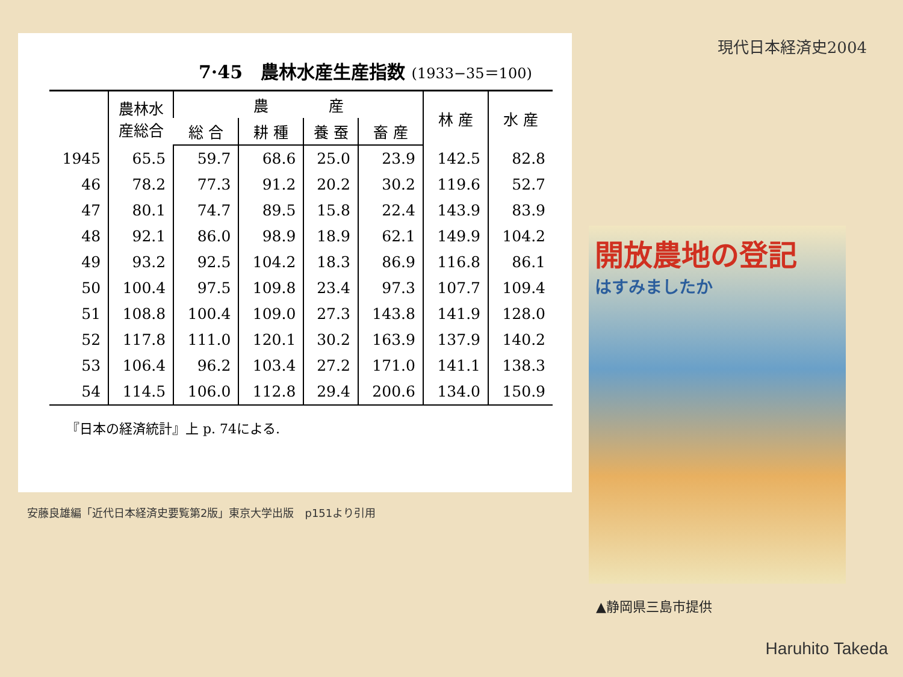現代日本経済史2004
7·45　農林水産生産指数 (1933−35＝100)
| | 農林水 産総合 | 農 産 | | | | 林 産 | 水 産 |
| --- | --- | --- | --- | --- | --- | --- | --- |
| | | 総 合 | 耕 種 | 養 蚕 | 畜 産 | | |
| 1945 | 65.5 | 59.7 | 68.6 | 25.0 | 23.9 | 142.5 | 82.8 |
| 46 | 78.2 | 77.3 | 91.2 | 20.2 | 30.2 | 119.6 | 52.7 |
| 47 | 80.1 | 74.7 | 89.5 | 15.8 | 22.4 | 143.9 | 83.9 |
| 48 | 92.1 | 86.0 | 98.9 | 18.9 | 62.1 | 149.9 | 104.2 |
| 49 | 93.2 | 92.5 | 104.2 | 18.3 | 86.9 | 116.8 | 86.1 |
| 50 | 100.4 | 97.5 | 109.8 | 23.4 | 97.3 | 107.7 | 109.4 |
| 51 | 108.8 | 100.4 | 109.0 | 27.3 | 143.8 | 141.9 | 128.0 |
| 52 | 117.8 | 111.0 | 120.1 | 30.2 | 163.9 | 137.9 | 140.2 |
| 53 | 106.4 | 96.2 | 103.4 | 27.2 | 171.0 | 141.1 | 138.3 |
| 54 | 114.5 | 106.0 | 112.8 | 29.4 | 200.6 | 134.0 | 150.9 |
『日本の経済統計』上 p. 74による.
安藤良雄編「近代日本経済史要覧第2版」東京大学出版　p151より引用
開放農地の登記
はすみましたか
▲静岡県三島市提供
Haruhito Takeda